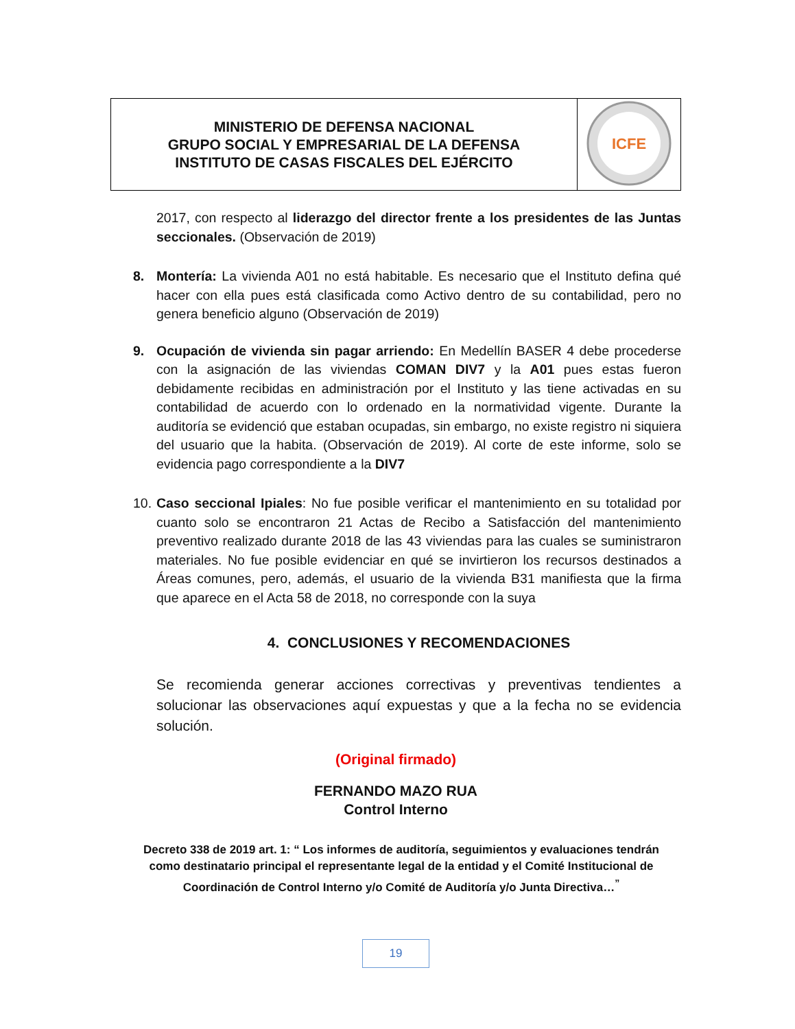| MINISTERIO DE DEFENSA NACIONAL GRUPO SOCIAL Y EMPRESARIAL DE LA DEFENSA INSTITUTO DE CASAS FISCALES DEL EJÉRCITO | ICFE |
2017, con respecto al liderazgo del director frente a los presidentes de las Juntas seccionales. (Observación de 2019)
8. Montería: La vivienda A01 no está habitable. Es necesario que el Instituto defina qué hacer con ella pues está clasificada como Activo dentro de su contabilidad, pero no genera beneficio alguno (Observación de 2019)
9. Ocupación de vivienda sin pagar arriendo: En Medellín BASER 4 debe procederse con la asignación de las viviendas COMAN DIV7 y la A01 pues estas fueron debidamente recibidas en administración por el Instituto y las tiene activadas en su contabilidad de acuerdo con lo ordenado en la normatividad vigente. Durante la auditoría se evidenció que estaban ocupadas, sin embargo, no existe registro ni siquiera del usuario que la habita. (Observación de 2019). Al corte de este informe, solo se evidencia pago correspondiente a la DIV7
10.
Caso seccional Ipiales: No fue posible verificar el mantenimiento en su totalidad por cuanto solo se encontraron 21 Actas de Recibo a Satisfacción del mantenimiento preventivo realizado durante 2018 de las 43 viviendas para las cuales se suministraron materiales. No fue posible evidenciar en qué se invirtieron los recursos destinados a Áreas comunes, pero, además, el usuario de la vivienda B31 manifiesta que la firma que aparece en el Acta 58 de 2018, no corresponde con la suya
4. CONCLUSIONES Y RECOMENDACIONES
Se recomienda generar acciones correctivas y preventivas tendientes a solucionar las observaciones aquí expuestas y que a la fecha no se evidencia solución.
(Original firmado)
FERNANDO MAZO RUA
Control Interno
Decreto 338 de 2019 art. 1: “ Los informes de auditoría, seguimientos y evaluaciones tendrán como destinatario principal el representante legal de la entidad y el Comité Institucional de Coordinación de Control Interno y/o Comité de Auditoría y/o Junta Directiva…<sup>”</sup>
19